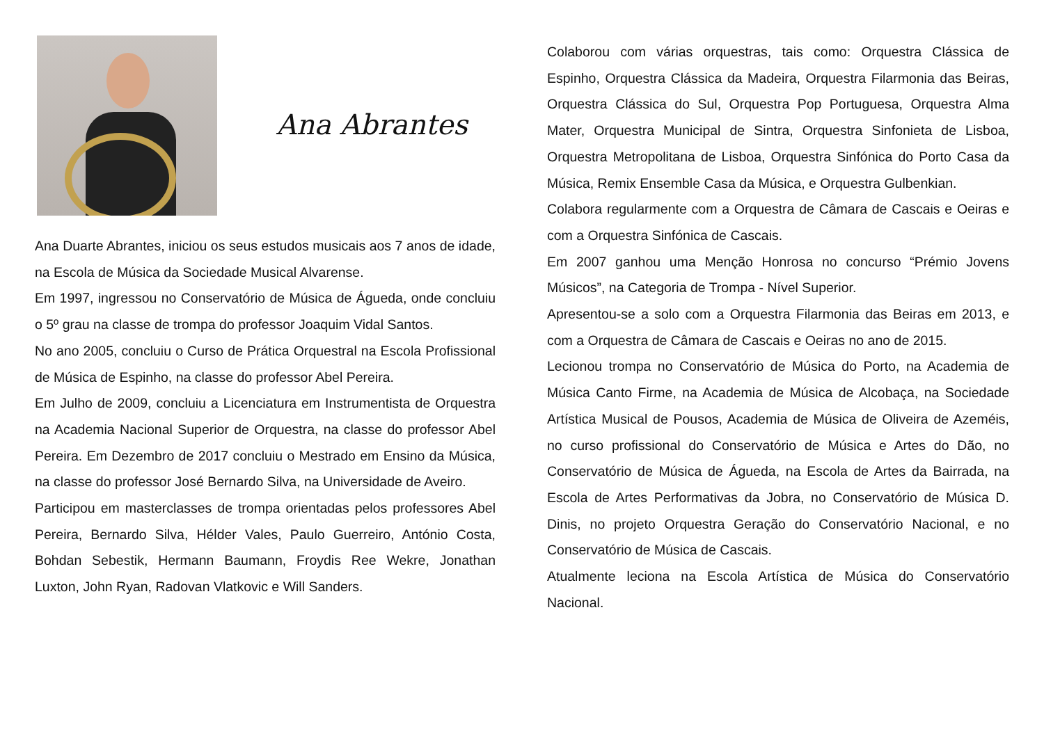Ana Abrantes
Ana Duarte Abrantes, iniciou os seus estudos musicais aos 7 anos de idade, na Escola de Música da Sociedade Musical Alvarense.
Em 1997, ingressou no Conservatório de Música de Águeda, onde concluiu o 5º grau na classe de trompa do professor Joaquim Vidal Santos.
No ano 2005, concluiu o Curso de Prática Orquestral na Escola Profissional de Música de Espinho, na classe do professor Abel Pereira.
Em Julho de 2009, concluiu a Licenciatura em Instrumentista de Orquestra na Academia Nacional Superior de Orquestra, na classe do professor Abel Pereira. Em Dezembro de 2017 concluiu o Mestrado em Ensino da Música, na classe do professor José Bernardo Silva, na Universidade de Aveiro.
Participou em masterclasses de trompa orientadas pelos professores Abel Pereira, Bernardo Silva, Hélder Vales, Paulo Guerreiro, António Costa, Bohdan Sebestik, Hermann Baumann, Froydis Ree Wekre, Jonathan Luxton, John Ryan, Radovan Vlatkovic e Will Sanders.
Colaborou com várias orquestras, tais como: Orquestra Clássica de Espinho, Orquestra Clássica da Madeira, Orquestra Filarmonia das Beiras, Orquestra Clássica do Sul, Orquestra Pop Portuguesa, Orquestra Alma Mater, Orquestra Municipal de Sintra, Orquestra Sinfonieta de Lisboa, Orquestra Metropolitana de Lisboa, Orquestra Sinfónica do Porto Casa da Música, Remix Ensemble Casa da Música, e Orquestra Gulbenkian.
Colabora regularmente com a Orquestra de Câmara de Cascais e Oeiras e com a Orquestra Sinfónica de Cascais.
Em 2007 ganhou uma Menção Honrosa no concurso “Prémio Jovens Músicos”, na Categoria de Trompa - Nível Superior.
Apresentou-se a solo com a Orquestra Filarmonia das Beiras em 2013, e com a Orquestra de Câmara de Cascais e Oeiras no ano de 2015.
Lecionou trompa no Conservatório de Música do Porto, na Academia de Música Canto Firme, na Academia de Música de Alcobaça, na Sociedade Artística Musical de Pousos, Academia de Música de Oliveira de Azeméis, no curso profissional do Conservatório de Música e Artes do Dão, no Conservatório de Música de Águeda, na Escola de Artes da Bairrada, na Escola de Artes Performativas da Jobra, no Conservatório de Música D. Dinis, no projeto Orquestra Geração do Conservatório Nacional, e no Conservatório de Música de Cascais.
Atualmente leciona na Escola Artística de Música do Conservatório Nacional.